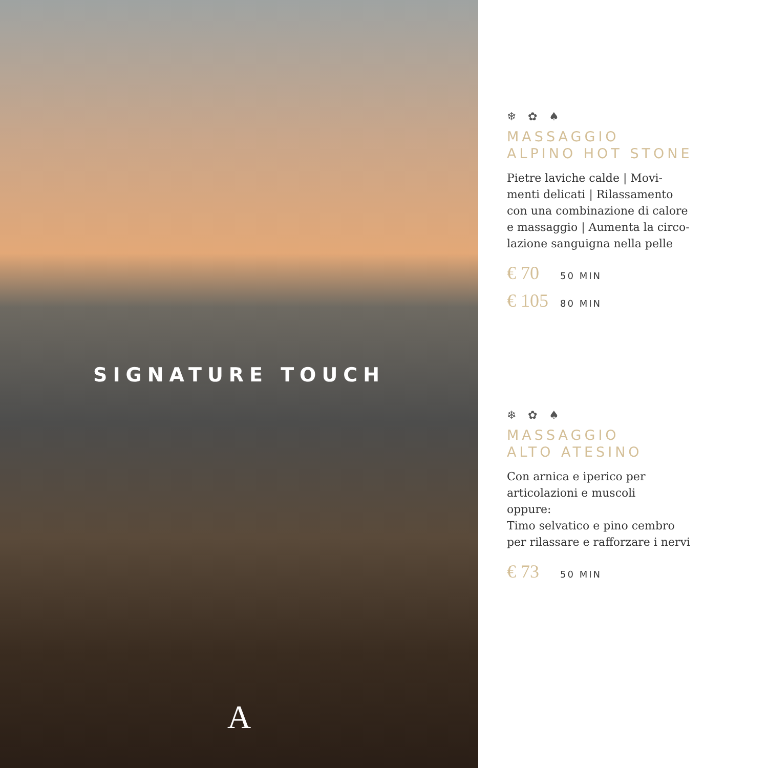SIGNATURE TOUCH
A
❄ ✿ ♠
MASSAGGIO
ALPINO HOT STONE
Pietre laviche calde | Movi-
menti delicati | Rilassamento
con una combinazione di calore
e massaggio | Aumenta la circo-
lazione sanguigna nella pelle
€ 70 50 MIN
€ 105 80 MIN
❄ ✿ ♠
MASSAGGIO
ALTO ATESINO
Con arnica e iperico per
articolazioni e muscoli
oppure:
Timo selvatico e pino cembro
per rilassare e rafforzare i nervi
€ 73 50 MIN